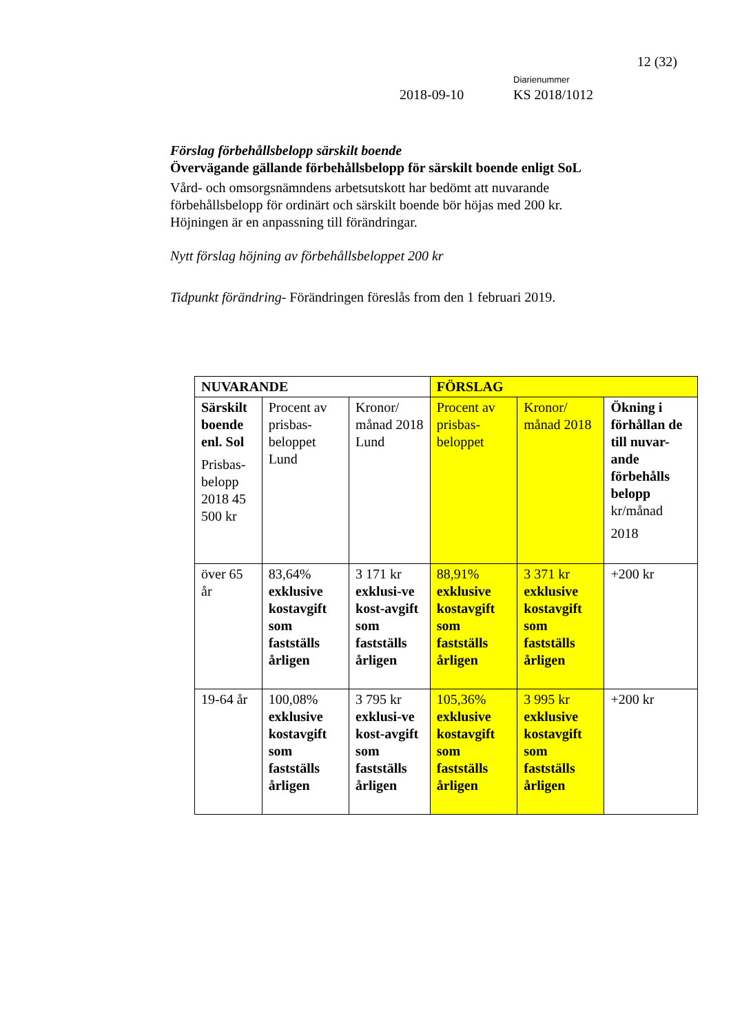12 (32)
Diarienummer
2018-09-10 KS 2018/1012
Förslag förbehållsbelopp särskilt boende
Övervägande gällande förbehållsbelopp för särskilt boende enligt SoL
Vård- och omsorgsnämndens arbetsutskott har bedömt att nuvarande förbehållsbelopp för ordinärt och särskilt boende bör höjas med 200 kr. Höjningen är en anpassning till förändringar.
Nytt förslag höjning av förbehållsbeloppet 200 kr
Tidpunkt förändring- Förändringen föreslås from den 1 februari 2019.
| NUVARANDE | | | FÖRSLAG | | |
| --- | --- | --- | --- | --- | --- |
| Särskilt boende enl. Sol Prisbas-belopp 2018 45 500 kr | Procent av prisbas-beloppet Lund | Kronor/ månad 2018 Lund | Procent av prisbas-beloppet | Kronor/ månad 2018 | Ökning i förhållan de till nuvar-ande förbehålls belopp kr/månad 2018 |
| över 65 år | 83,64% exklusive kostavgift som fastställs årligen | 3 171 kr exklusi-ve kost-avgift som fastställs årligen | 88,91% exklusive kostavgift som fastställs årligen | 3 371 kr exklusive kostavgift som fastställs årligen | +200 kr |
| 19-64 år | 100,08% exklusive kostavgift som fastställs årligen | 3 795 kr exklusi-ve kost-avgift som fastställs årligen | 105,36% exklusive kostavgift som fastställs årligen | 3 995 kr exklusive kostavgift som fastställs årligen | +200 kr |